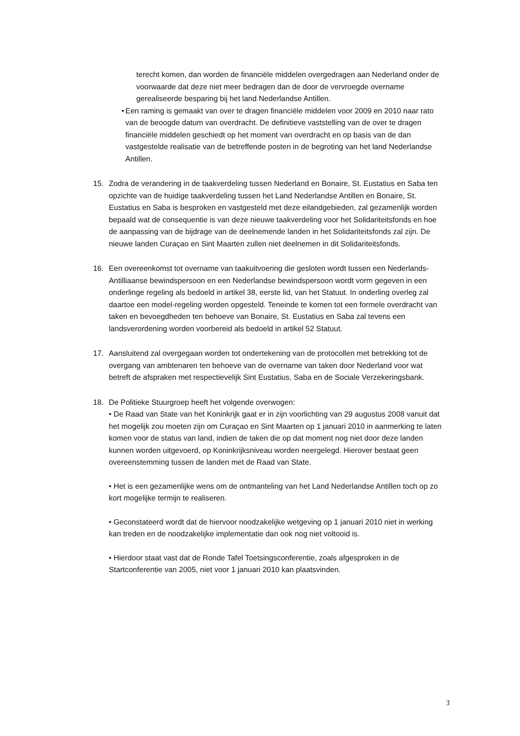terecht komen, dan worden de financiële middelen overgedragen aan Nederland onder de voorwaarde dat deze niet meer bedragen dan de door de vervroegde overname gerealiseerde besparing bij het land Nederlandse Antillen.
• Een raming is gemaakt van over te dragen financiële middelen voor 2009 en 2010 naar rato van de beoogde datum van overdracht. De definitieve vaststelling van de over te dragen financiële middelen geschiedt op het moment van overdracht en op basis van de dan vastgestelde realisatie van de betreffende posten in de begroting van het land Nederlandse Antillen.
15. Zodra de verandering in de taakverdeling tussen Nederland en Bonaire, St. Eustatius en Saba ten opzichte van de huidige taakverdeling tussen het Land Nederlandse Antillen en Bonaire, St. Eustatius en Saba is besproken en vastgesteld met deze eilandgebieden, zal gezamenlijk worden bepaald wat de consequentie is van deze nieuwe taakverdeling voor het Solidariteitsfonds en hoe de aanpassing van de bijdrage van de deelnemende landen in het Solidariteitsfonds zal zijn. De nieuwe landen Curaçao en Sint Maarten zullen niet deelnemen in dit Solidariteitsfonds.
16. Een overeenkomst tot overname van taakuitvoering die gesloten wordt tussen een Nederlands-Antilliaanse bewindspersoon en een Nederlandse bewindspersoon wordt vorm gegeven in een onderlinge regeling als bedoeld in artikel 38, eerste lid, van het Statuut. In onderling overleg zal daartoe een model-regeling worden opgesteld. Teneinde te komen tot een formele overdracht van taken en bevoegdheden ten behoeve van Bonaire, St. Eustatius en Saba zal tevens een landsverordening worden voorbereid als bedoeld in artikel 52 Statuut.
17. Aansluitend zal overgegaan worden tot ondertekening van de protocollen met betrekking tot de overgang van ambtenaren ten behoeve van de overname van taken door Nederland voor wat betreft de afspraken met respectievelijk Sint Eustatius, Saba en de Sociale Verzekeringsbank.
18. De Politieke Stuurgroep heeft het volgende overwogen:
• De Raad van State van het Koninkrijk gaat er in zijn voorlichting van 29 augustus 2008 vanuit dat het mogelijk zou moeten zijn om Curaçao en Sint Maarten op 1 januari 2010 in aanmerking te laten komen voor de status van land, indien de taken die op dat moment nog niet door deze landen kunnen worden uitgevoerd, op Koninkrijksniveau worden neergelegd. Hierover bestaat geen overeenstemming tussen de landen met de Raad van State.
• Het is een gezamenlijke wens om de ontmanteling van het Land Nederlandse Antillen toch op zo kort mogelijke termijn te realiseren.
• Geconstateerd wordt dat de hiervoor noodzakelijke wetgeving op 1 januari 2010 niet in werking kan treden en de noodzakelijke implementatie dan ook nog niet voltooid is.
• Hierdoor staat vast dat de Ronde Tafel Toetsingsconferentie, zoals afgesproken in de Startconferentie van 2005, niet voor 1 januari 2010 kan plaatsvinden.
3